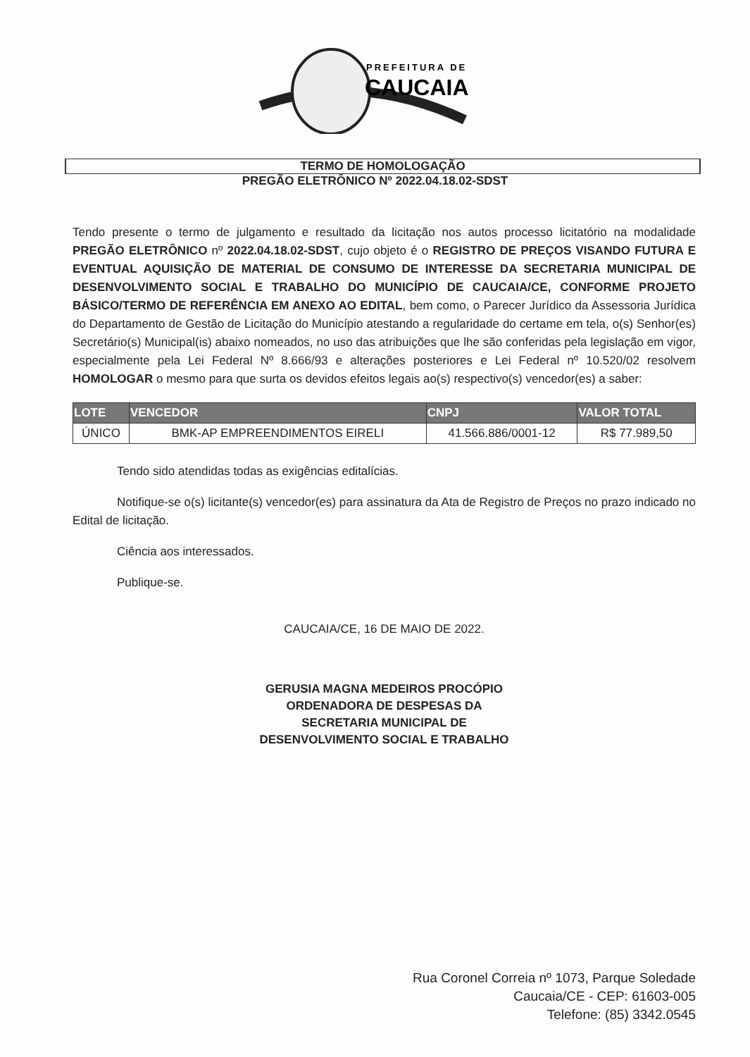PREFEITURA DE
CAUCAIA
TERMO DE HOMOLOGAÇÃO
PREGÃO ELETRÔNICO Nº 2022.04.18.02-SDST
Tendo presente o termo de julgamento e resultado da licitação nos autos processo licitatório na modalidade PREGÃO ELETRÔNICO nº 2022.04.18.02-SDST, cujo objeto é o REGISTRO DE PREÇOS VISANDO FUTURA E EVENTUAL AQUISIÇÃO DE MATERIAL DE CONSUMO DE INTERESSE DA SECRETARIA MUNICIPAL DE DESENVOLVIMENTO SOCIAL E TRABALHO DO MUNICÍPIO DE CAUCAIA/CE, CONFORME PROJETO BÁSICO/TERMO DE REFERÊNCIA EM ANEXO AO EDITAL, bem como, o Parecer Jurídico da Assessoria Jurídica do Departamento de Gestão de Licitação do Município atestando a regularidade do certame em tela, o(s) Senhor(es) Secretário(s) Municipal(is) abaixo nomeados, no uso das atribuições que lhe são conferidas pela legislação em vigor, especialmente pela Lei Federal Nº 8.666/93 e alterações posteriores e Lei Federal nº 10.520/02 resolvem HOMOLOGAR o mesmo para que surta os devidos efeitos legais ao(s) respectivo(s) vencedor(es) a saber:
| LOTE | VENCEDOR | CNPJ | VALOR TOTAL |
| --- | --- | --- | --- |
| ÚNICO | BMK-AP EMPREENDIMENTOS EIRELI | 41.566.886/0001-12 | R$ 77.989,50 |
Tendo sido atendidas todas as exigências editalícias.
Notifique-se o(s) licitante(s) vencedor(es) para assinatura da Ata de Registro de Preços no prazo indicado no Edital de licitação.
Ciência aos interessados.
Publique-se.
CAUCAIA/CE, 16 DE MAIO DE 2022.
GERUSIA MAGNA MEDEIROS PROCÓPIO
ORDENADORA DE DESPESAS DA
SECRETARIA MUNICIPAL DE
DESENVOLVIMENTO SOCIAL E TRABALHO
Rua Coronel Correia nº 1073, Parque Soledade
Caucaia/CE - CEP: 61603-005
Telefone: (85) 3342.0545